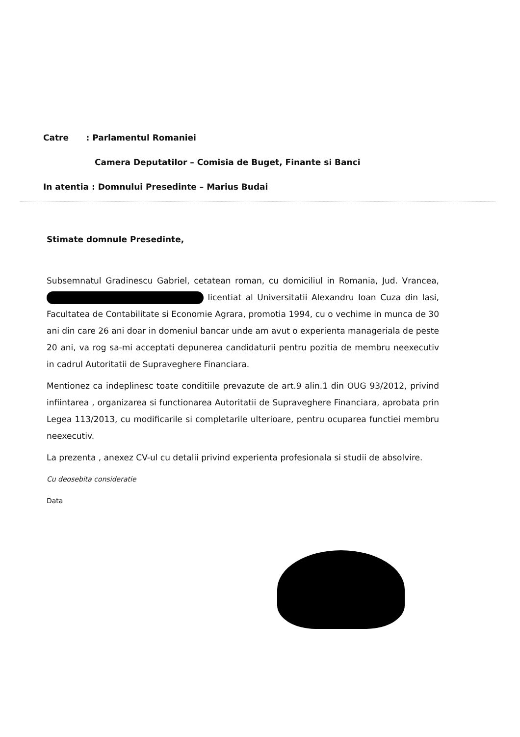Catre : Parlamentul Romaniei
Camera Deputatilor – Comisia de Buget, Finante si Banci
In atentia : Domnului Presedinte – Marius Budai
Stimate domnule Presedinte,
Subsemnatul Gradinescu Gabriel, cetatean roman, cu domiciliul in Romania, Jud. Vrancea, licentiat al Universitatii Alexandru Ioan Cuza din Iasi, Facultatea de Contabilitate si Economie Agrara, promotia 1994, cu o vechime in munca de 30 ani din care 26 ani doar in domeniul bancar unde am avut o experienta manageriala de peste 20 ani, va rog sa-mi acceptati depunerea candidaturii pentru pozitia de membru neexecutiv in cadrul Autoritatii de Supraveghere Financiara.
Mentionez ca indeplinesc toate conditiile prevazute de art.9 alin.1 din OUG 93/2012, privind infiintarea , organizarea si functionarea Autoritatii de Supraveghere Financiara, aprobata prin Legea 113/2013, cu modificarile si completarile ulterioare, pentru ocuparea functiei membru neexecutiv.
La prezenta , anexez CV-ul cu detalii privind experienta profesionala si studii de absolvire.
Cu deosebita consideratie
Data